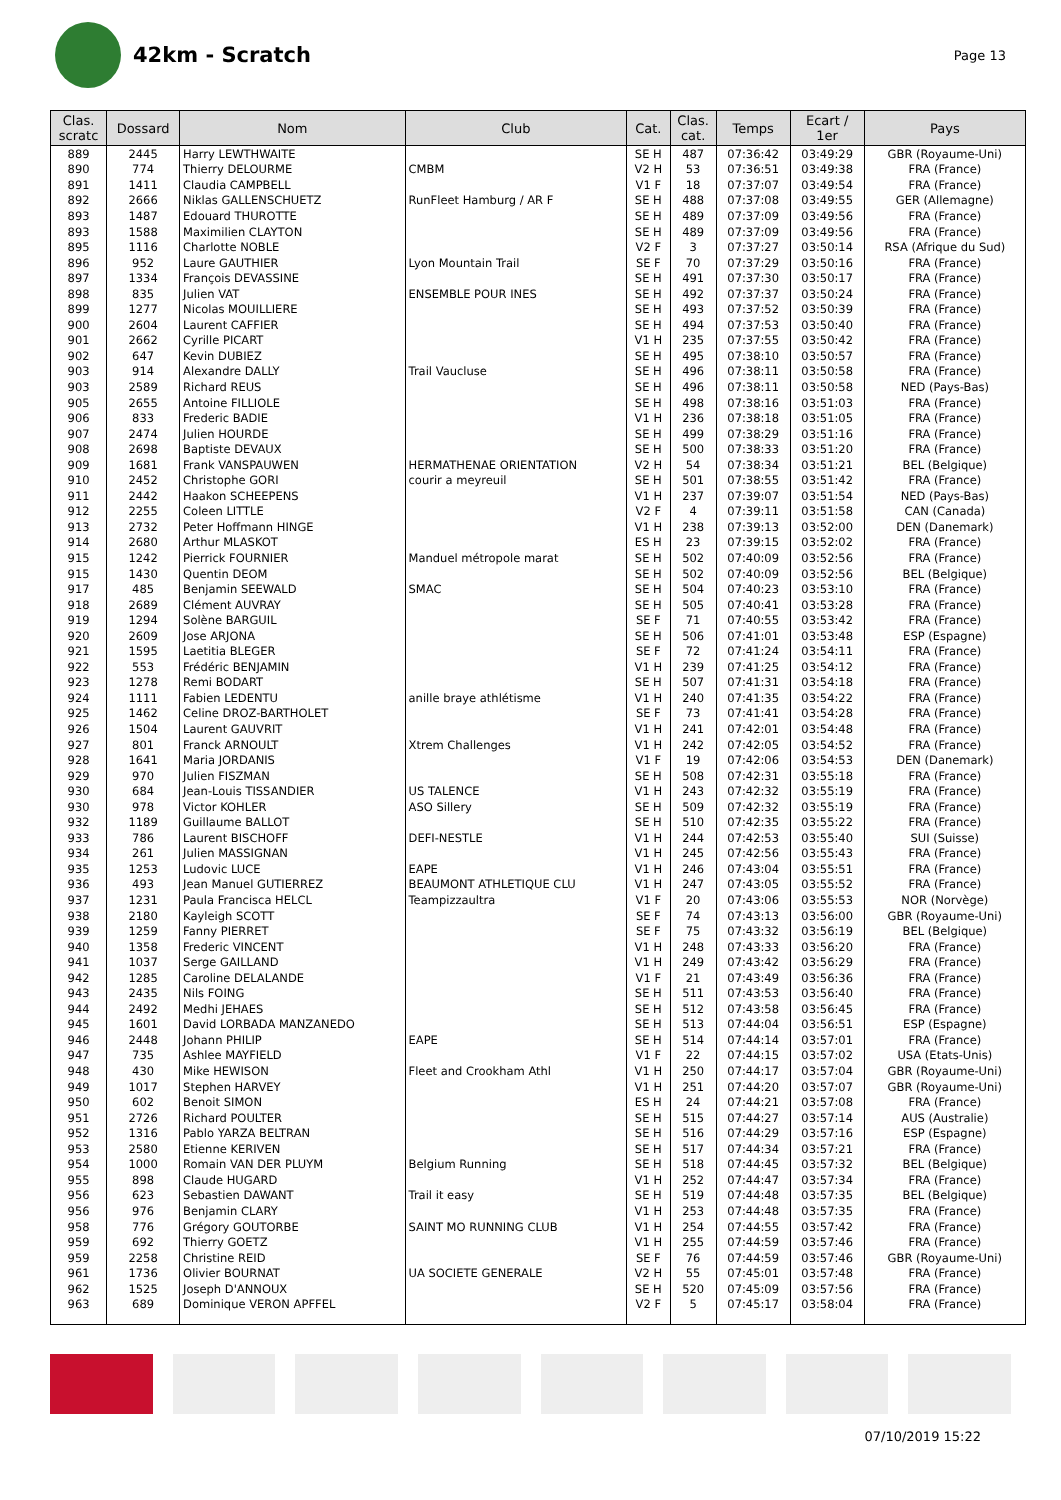42km - Scratch
Page 13
| Clas. scratc | Dossard | Nom | Club | Cat. | Clas. cat. | Temps | Ecart / 1er | Pays |
| --- | --- | --- | --- | --- | --- | --- | --- | --- |
| 889 | 2445 | Harry LEWTHWAITE | | SE H | 487 | 07:36:42 | 03:49:29 | GBR (Royaume-Uni) |
| 890 | 774 | Thierry DELOURME | CMBM | V2 H | 53 | 07:36:51 | 03:49:38 | FRA (France) |
| 891 | 1411 | Claudia CAMPBELL | | V1 F | 18 | 07:37:07 | 03:49:54 | FRA (France) |
| 892 | 2666 | Niklas GALLENSCHUETZ | RunFleet Hamburg / AR F | SE H | 488 | 07:37:08 | 03:49:55 | GER (Allemagne) |
| 893 | 1487 | Edouard THUROTTE | | SE H | 489 | 07:37:09 | 03:49:56 | FRA (France) |
| 893 | 1588 | Maximilien CLAYTON | | SE H | 489 | 07:37:09 | 03:49:56 | FRA (France) |
| 895 | 1116 | Charlotte NOBLE | | V2 F | 3 | 07:37:27 | 03:50:14 | RSA (Afrique du Sud) |
| 896 | 952 | Laure GAUTHIER | Lyon Mountain Trail | SE F | 70 | 07:37:29 | 03:50:16 | FRA (France) |
| 897 | 1334 | François DEVASSINE | | SE H | 491 | 07:37:30 | 03:50:17 | FRA (France) |
| 898 | 835 | Julien VAT | ENSEMBLE POUR INES | SE H | 492 | 07:37:37 | 03:50:24 | FRA (France) |
| 899 | 1277 | Nicolas MOUILLIERE | | SE H | 493 | 07:37:52 | 03:50:39 | FRA (France) |
| 900 | 2604 | Laurent CAFFIER | | SE H | 494 | 07:37:53 | 03:50:40 | FRA (France) |
| 901 | 2662 | Cyrille PICART | | V1 H | 235 | 07:37:55 | 03:50:42 | FRA (France) |
| 902 | 647 | Kevin DUBIEZ | | SE H | 495 | 07:38:10 | 03:50:57 | FRA (France) |
| 903 | 914 | Alexandre DALLY | Trail Vaucluse | SE H | 496 | 07:38:11 | 03:50:58 | FRA (France) |
| 903 | 2589 | Richard REUS | | SE H | 496 | 07:38:11 | 03:50:58 | NED (Pays-Bas) |
| 905 | 2655 | Antoine FILLIOLE | | SE H | 498 | 07:38:16 | 03:51:03 | FRA (France) |
| 906 | 833 | Frederic BADIE | | V1 H | 236 | 07:38:18 | 03:51:05 | FRA (France) |
| 907 | 2474 | Julien HOURDE | | SE H | 499 | 07:38:29 | 03:51:16 | FRA (France) |
| 908 | 2698 | Baptiste DEVAUX | | SE H | 500 | 07:38:33 | 03:51:20 | FRA (France) |
| 909 | 1681 | Frank VANSPAUWEN | HERMATHENAE ORIENTATION | V2 H | 54 | 07:38:34 | 03:51:21 | BEL (Belgique) |
| 910 | 2452 | Christophe GORI | courir a meyreuil | SE H | 501 | 07:38:55 | 03:51:42 | FRA (France) |
| 911 | 2442 | Haakon SCHEEPENS | | V1 H | 237 | 07:39:07 | 03:51:54 | NED (Pays-Bas) |
| 912 | 2255 | Coleen LITTLE | | V2 F | 4 | 07:39:11 | 03:51:58 | CAN (Canada) |
| 913 | 2732 | Peter Hoffmann HINGE | | V1 H | 238 | 07:39:13 | 03:52:00 | DEN (Danemark) |
| 914 | 2680 | Arthur MLASKOT | | ES H | 23 | 07:39:15 | 03:52:02 | FRA (France) |
| 915 | 1242 | Pierrick FOURNIER | Manduel métropole marat | SE H | 502 | 07:40:09 | 03:52:56 | FRA (France) |
| 915 | 1430 | Quentin DEOM | | SE H | 502 | 07:40:09 | 03:52:56 | BEL (Belgique) |
| 917 | 485 | Benjamin SEEWALD | SMAC | SE H | 504 | 07:40:23 | 03:53:10 | FRA (France) |
| 918 | 2689 | Clément AUVRAY | | SE H | 505 | 07:40:41 | 03:53:28 | FRA (France) |
| 919 | 1294 | Solène BARGUIL | | SE F | 71 | 07:40:55 | 03:53:42 | FRA (France) |
| 920 | 2609 | Jose ARJONA | | SE H | 506 | 07:41:01 | 03:53:48 | ESP (Espagne) |
| 921 | 1595 | Laetitia BLEGER | | SE F | 72 | 07:41:24 | 03:54:11 | FRA (France) |
| 922 | 553 | Frédéric BENJAMIN | | V1 H | 239 | 07:41:25 | 03:54:12 | FRA (France) |
| 923 | 1278 | Remi BODART | | SE H | 507 | 07:41:31 | 03:54:18 | FRA (France) |
| 924 | 1111 | Fabien LEDENTU | anille braye athlétisme | V1 H | 240 | 07:41:35 | 03:54:22 | FRA (France) |
| 925 | 1462 | Celine DROZ-BARTHOLET | | SE F | 73 | 07:41:41 | 03:54:28 | FRA (France) |
| 926 | 1504 | Laurent GAUVRIT | | V1 H | 241 | 07:42:01 | 03:54:48 | FRA (France) |
| 927 | 801 | Franck ARNOULT | Xtrem Challenges | V1 H | 242 | 07:42:05 | 03:54:52 | FRA (France) |
| 928 | 1641 | Maria JORDANIS | | V1 F | 19 | 07:42:06 | 03:54:53 | DEN (Danemark) |
| 929 | 970 | Julien FISZMAN | | SE H | 508 | 07:42:31 | 03:55:18 | FRA (France) |
| 930 | 684 | Jean-Louis TISSANDIER | US TALENCE | V1 H | 243 | 07:42:32 | 03:55:19 | FRA (France) |
| 930 | 978 | Victor KOHLER | ASO Sillery | SE H | 509 | 07:42:32 | 03:55:19 | FRA (France) |
| 932 | 1189 | Guillaume BALLOT | | SE H | 510 | 07:42:35 | 03:55:22 | FRA (France) |
| 933 | 786 | Laurent BISCHOFF | DEFI-NESTLE | V1 H | 244 | 07:42:53 | 03:55:40 | SUI (Suisse) |
| 934 | 261 | Julien MASSIGNAN | | V1 H | 245 | 07:42:56 | 03:55:43 | FRA (France) |
| 935 | 1253 | Ludovic LUCE | EAPE | V1 H | 246 | 07:43:04 | 03:55:51 | FRA (France) |
| 936 | 493 | Jean Manuel GUTIERREZ | BEAUMONT ATHLETIQUE CLU | V1 H | 247 | 07:43:05 | 03:55:52 | FRA (France) |
| 937 | 1231 | Paula Francisca HELCL | Teampizzaultra | V1 F | 20 | 07:43:06 | 03:55:53 | NOR (Norvège) |
| 938 | 2180 | Kayleigh SCOTT | | SE F | 74 | 07:43:13 | 03:56:00 | GBR (Royaume-Uni) |
| 939 | 1259 | Fanny PIERRET | | SE F | 75 | 07:43:32 | 03:56:19 | BEL (Belgique) |
| 940 | 1358 | Frederic VINCENT | | V1 H | 248 | 07:43:33 | 03:56:20 | FRA (France) |
| 941 | 1037 | Serge GAILLAND | | V1 H | 249 | 07:43:42 | 03:56:29 | FRA (France) |
| 942 | 1285 | Caroline DELALANDE | | V1 F | 21 | 07:43:49 | 03:56:36 | FRA (France) |
| 943 | 2435 | Nils FOING | | SE H | 511 | 07:43:53 | 03:56:40 | FRA (France) |
| 944 | 2492 | Medhi JEHAES | | SE H | 512 | 07:43:58 | 03:56:45 | FRA (France) |
| 945 | 1601 | David LORBADA MANZANEDO | | SE H | 513 | 07:44:04 | 03:56:51 | ESP (Espagne) |
| 946 | 2448 | Johann PHILIP | EAPE | SE H | 514 | 07:44:14 | 03:57:01 | FRA (France) |
| 947 | 735 | Ashlee MAYFIELD | | V1 F | 22 | 07:44:15 | 03:57:02 | USA (Etats-Unis) |
| 948 | 430 | Mike HEWISON | Fleet and Crookham Athl | V1 H | 250 | 07:44:17 | 03:57:04 | GBR (Royaume-Uni) |
| 949 | 1017 | Stephen HARVEY | | V1 H | 251 | 07:44:20 | 03:57:07 | GBR (Royaume-Uni) |
| 950 | 602 | Benoit SIMON | | ES H | 24 | 07:44:21 | 03:57:08 | FRA (France) |
| 951 | 2726 | Richard POULTER | | SE H | 515 | 07:44:27 | 03:57:14 | AUS (Australie) |
| 952 | 1316 | Pablo YARZA BELTRAN | | SE H | 516 | 07:44:29 | 03:57:16 | ESP (Espagne) |
| 953 | 2580 | Etienne KERIVEN | | SE H | 517 | 07:44:34 | 03:57:21 | FRA (France) |
| 954 | 1000 | Romain VAN DER PLUYM | Belgium Running | SE H | 518 | 07:44:45 | 03:57:32 | BEL (Belgique) |
| 955 | 898 | Claude HUGARD | | V1 H | 252 | 07:44:47 | 03:57:34 | FRA (France) |
| 956 | 623 | Sebastien DAWANT | Trail it easy | SE H | 519 | 07:44:48 | 03:57:35 | BEL (Belgique) |
| 956 | 976 | Benjamin CLARY | | V1 H | 253 | 07:44:48 | 03:57:35 | FRA (France) |
| 958 | 776 | Grégory GOUTORBE | SAINT MO RUNNING CLUB | V1 H | 254 | 07:44:55 | 03:57:42 | FRA (France) |
| 959 | 692 | Thierry GOETZ | | V1 H | 255 | 07:44:59 | 03:57:46 | FRA (France) |
| 959 | 2258 | Christine REID | | SE F | 76 | 07:44:59 | 03:57:46 | GBR (Royaume-Uni) |
| 961 | 1736 | Olivier BOURNAT | UA SOCIETE GENERALE | V2 H | 55 | 07:45:01 | 03:57:48 | FRA (France) |
| 962 | 1525 | Joseph D'ANNOUX | | SE H | 520 | 07:45:09 | 03:57:56 | FRA (France) |
| 963 | 689 | Dominique VERON APFFEL | | V2 F | 5 | 07:45:17 | 03:58:04 | FRA (France) |
07/10/2019 15:22